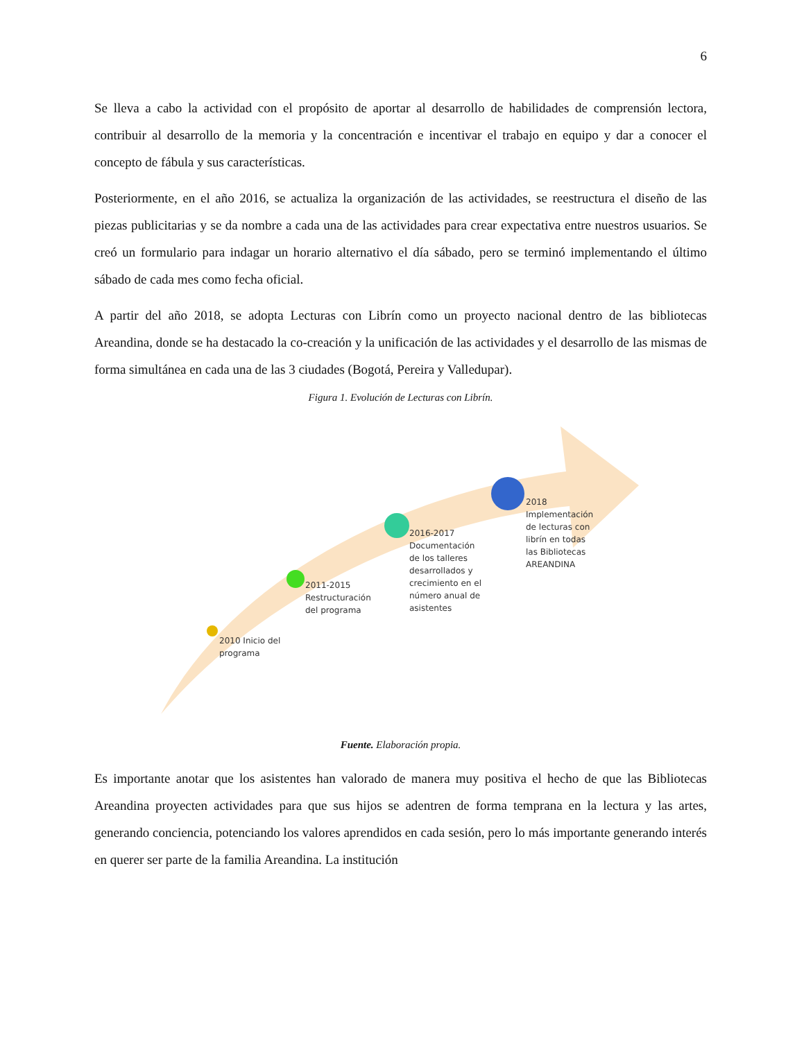6
Se lleva a cabo la actividad con el propósito de aportar al desarrollo de habilidades de comprensión lectora, contribuir al desarrollo de la memoria y la concentración e incentivar el trabajo en equipo y dar a conocer el concepto de fábula y sus características.
Posteriormente, en el año 2016, se actualiza la organización de las actividades, se reestructura el diseño de las piezas publicitarias y se da nombre a cada una de las actividades para crear expectativa entre nuestros usuarios. Se creó un formulario para indagar un horario alternativo el día sábado, pero se terminó implementando el último sábado de cada mes como fecha oficial.
A partir del año 2018, se adopta Lecturas con Librín como un proyecto nacional dentro de las bibliotecas Areandina, donde se ha destacado la co-creación y la unificación de las actividades y el desarrollo de las mismas de forma simultánea en cada una de las 3 ciudades (Bogotá, Pereira y Valledupar).
Figura 1. Evolución de Lecturas con Librín.
2010 Inicio del
programa
2011-2015
Restructuración
del programa
2016-2017
Documentación
de los talleres
desarrollados y
crecimiento en el
número anual de
asistentes
2018
Implementación
de lecturas con
librín en todas
las Bibliotecas
AREANDINA
Fuente. Elaboración propia.
Es importante anotar que los asistentes han valorado de manera muy positiva el hecho de que las Bibliotecas Areandina proyecten actividades para que sus hijos se adentren de forma temprana en la lectura y las artes, generando conciencia, potenciando los valores aprendidos en cada sesión, pero lo más importante generando interés en querer ser parte de la familia Areandina. La institución